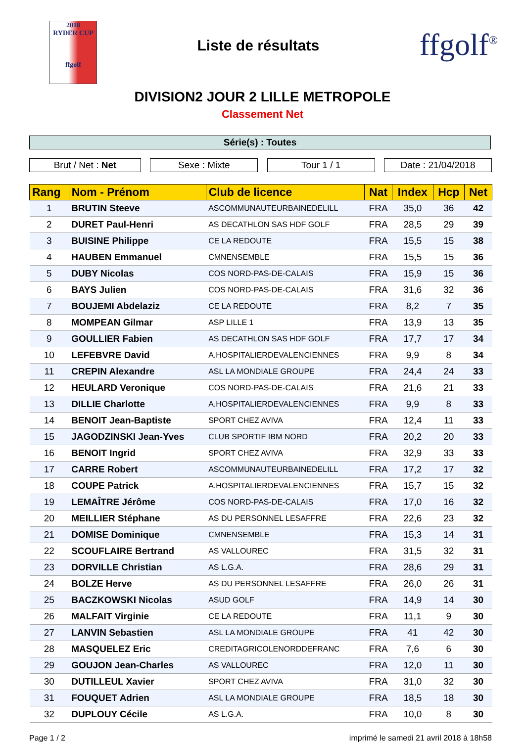2018
RYDER CUP
ffgolf
Liste de résultats
ffgolf<sup>®</sup>
DIVISION2 JOUR 2 LILLE METROPOLE
Classement Net
Série(s) : Toutes
Brut / Net : Net Sexe : Mixte Tour 1 / 1 Date : 21/04/2018
| Rang | Nom - Prénom | Club de licence | Nat | Index | Hcp | Net |
| --- | --- | --- | --- | --- | --- | --- |
| 1 | BRUTIN Steeve | ASCOMMUNAUTEURBAINEDELILL | FRA | 35,0 | 36 | 42 |
| 2 | DURET Paul-Henri | AS DECATHLON SAS HDF GOLF | FRA | 28,5 | 29 | 39 |
| 3 | BUISINE Philippe | CE LA REDOUTE | FRA | 15,5 | 15 | 38 |
| 4 | HAUBEN Emmanuel | CMNENSEMBLE | FRA | 15,5 | 15 | 36 |
| 5 | DUBY Nicolas | COS NORD-PAS-DE-CALAIS | FRA | 15,9 | 15 | 36 |
| 6 | BAYS Julien | COS NORD-PAS-DE-CALAIS | FRA | 31,6 | 32 | 36 |
| 7 | BOUJEMI Abdelaziz | CE LA REDOUTE | FRA | 8,2 | 7 | 35 |
| 8 | MOMPEAN Gilmar | ASP LILLE 1 | FRA | 13,9 | 13 | 35 |
| 9 | GOULLIER Fabien | AS DECATHLON SAS HDF GOLF | FRA | 17,7 | 17 | 34 |
| 10 | LEFEBVRE David | A.HOSPITALIERDEVALENCIENNES | FRA | 9,9 | 8 | 34 |
| 11 | CREPIN Alexandre | ASL LA MONDIALE GROUPE | FRA | 24,4 | 24 | 33 |
| 12 | HEULARD Veronique | COS NORD-PAS-DE-CALAIS | FRA | 21,6 | 21 | 33 |
| 13 | DILLIE Charlotte | A.HOSPITALIERDEVALENCIENNES | FRA | 9,9 | 8 | 33 |
| 14 | BENOIT Jean-Baptiste | SPORT CHEZ AVIVA | FRA | 12,4 | 11 | 33 |
| 15 | JAGODZINSKI Jean-Yves | CLUB SPORTIF IBM NORD | FRA | 20,2 | 20 | 33 |
| 16 | BENOIT Ingrid | SPORT CHEZ AVIVA | FRA | 32,9 | 33 | 33 |
| 17 | CARRE Robert | ASCOMMUNAUTEURBAINEDELILL | FRA | 17,2 | 17 | 32 |
| 18 | COUPE Patrick | A.HOSPITALIERDEVALENCIENNES | FRA | 15,7 | 15 | 32 |
| 19 | LEMAÎTRE Jérôme | COS NORD-PAS-DE-CALAIS | FRA | 17,0 | 16 | 32 |
| 20 | MEILLIER Stéphane | AS DU PERSONNEL LESAFFRE | FRA | 22,6 | 23 | 32 |
| 21 | DOMISE Dominique | CMNENSEMBLE | FRA | 15,3 | 14 | 31 |
| 22 | SCOUFLAIRE Bertrand | AS VALLOUREC | FRA | 31,5 | 32 | 31 |
| 23 | DORVILLE Christian | AS L.G.A. | FRA | 28,6 | 29 | 31 |
| 24 | BOLZE Herve | AS DU PERSONNEL LESAFFRE | FRA | 26,0 | 26 | 31 |
| 25 | BACZKOWSKI Nicolas | ASUD GOLF | FRA | 14,9 | 14 | 30 |
| 26 | MALFAIT Virginie | CE LA REDOUTE | FRA | 11,1 | 9 | 30 |
| 27 | LANVIN Sebastien | ASL LA MONDIALE GROUPE | FRA | 41 | 42 | 30 |
| 28 | MASQUELEZ Eric | CREDITAGRICOLENORDDEFRANC | FRA | 7,6 | 6 | 30 |
| 29 | GOUJON Jean-Charles | AS VALLOUREC | FRA | 12,0 | 11 | 30 |
| 30 | DUTILLEUL Xavier | SPORT CHEZ AVIVA | FRA | 31,0 | 32 | 30 |
| 31 | FOUQUET Adrien | ASL LA MONDIALE GROUPE | FRA | 18,5 | 18 | 30 |
| 32 | DUPLOUY Cécile | AS L.G.A. | FRA | 10,0 | 8 | 30 |
Page 1 / 2 imprimé le samedi 21 avril 2018 à 18h58